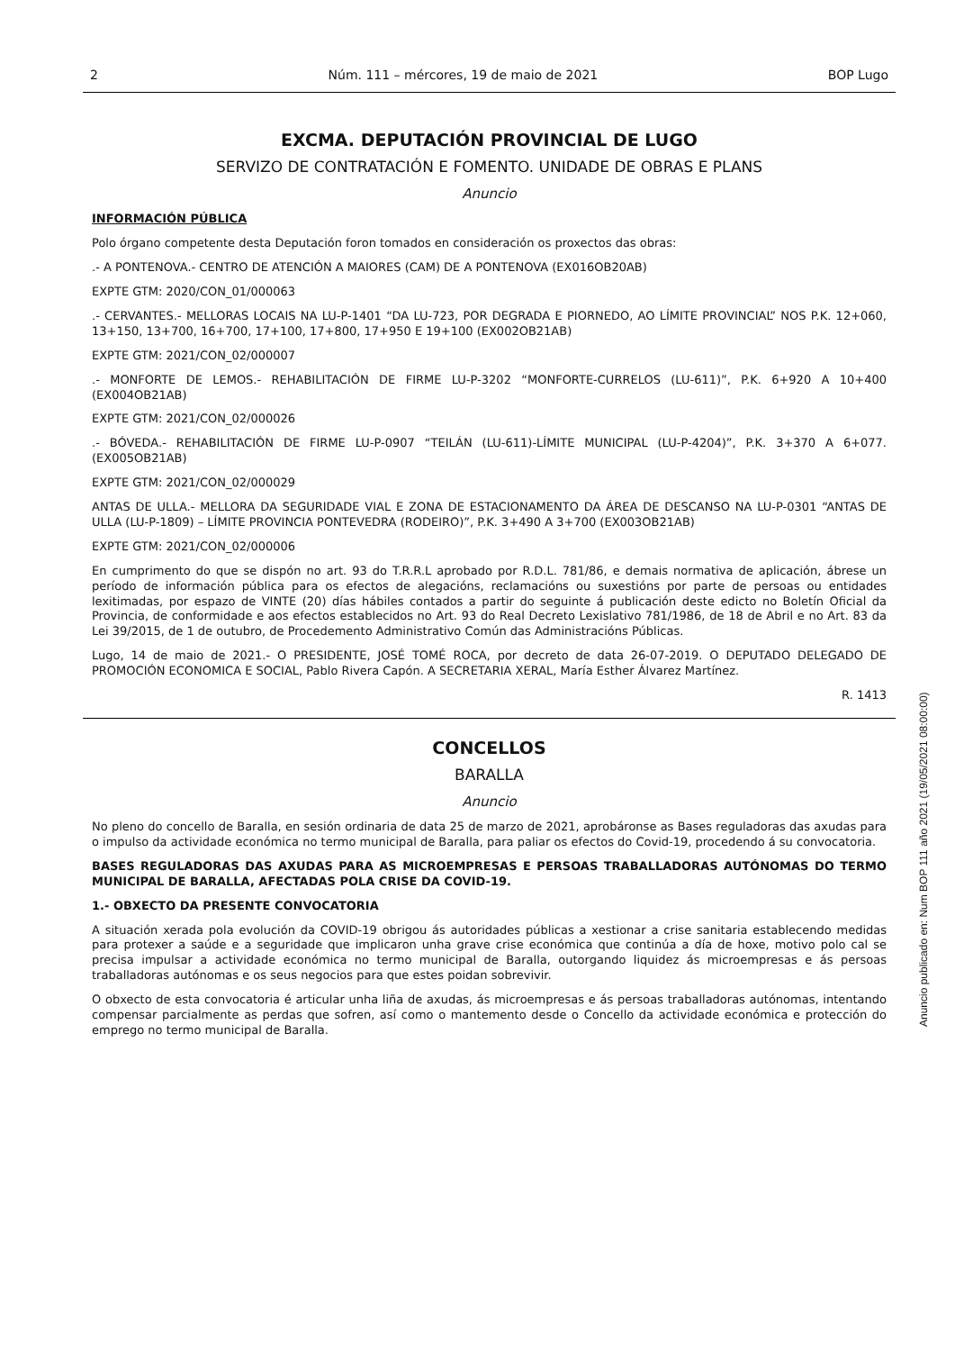2 Núm. 111 – mércores, 19 de maio de 2021 BOP Lugo
EXCMA. DEPUTACIÓN PROVINCIAL DE LUGO
SERVIZO DE CONTRATACIÓN E FOMENTO. UNIDADE DE OBRAS E PLANS
Anuncio
INFORMACIÓN PÚBLICA
Polo órgano competente desta Deputación foron tomados en consideración os proxectos das obras:
.- A PONTENOVA.- CENTRO DE ATENCIÓN A MAIORES (CAM) DE A PONTENOVA (EX016OB20AB)
EXPTE GTM: 2020/CON_01/000063
.- CERVANTES.- MELLORAS LOCAIS NA LU-P-1401 “DA LU-723, POR DEGRADA E PIORNEDO, AO LÍMITE PROVINCIAL” NOS P.K. 12+060, 13+150, 13+700, 16+700, 17+100, 17+800, 17+950 E 19+100 (EX002OB21AB)
EXPTE GTM: 2021/CON_02/000007
.- MONFORTE DE LEMOS.- REHABILITACIÓN DE FIRME LU-P-3202 “MONFORTE-CURRELOS (LU-611)”, P.K. 6+920 A 10+400 (EX004OB21AB)
EXPTE GTM: 2021/CON_02/000026
.- BÓVEDA.- REHABILITACIÓN DE FIRME LU-P-0907 “TEILÁN (LU-611)-LÍMITE MUNICIPAL (LU-P-4204)”, P.K. 3+370 A 6+077. (EX005OB21AB)
EXPTE GTM: 2021/CON_02/000029
ANTAS DE ULLA.- MELLORA DA SEGURIDADE VIAL E ZONA DE ESTACIONAMENTO DA ÁREA DE DESCANSO NA LU-P-0301 “ANTAS DE ULLA (LU-P-1809) – LÍMITE PROVINCIA PONTEVEDRA (RODEIRO)”, P.K. 3+490 A 3+700 (EX003OB21AB)
EXPTE GTM: 2021/CON_02/000006
En cumprimento do que se dispón no art. 93 do T.R.R.L aprobado por R.D.L. 781/86, e demais normativa de aplicación, ábrese un período de información pública para os efectos de alegacións, reclamacións ou suxestións por parte de persoas ou entidades lexitimadas, por espazo de VINTE (20) días hábiles contados a partir do seguinte á publicación deste edicto no Boletín Oficial da Provincia, de conformidade e aos efectos establecidos no Art. 93 do Real Decreto Lexislativo 781/1986, de 18 de Abril e no Art. 83 da Lei 39/2015, de 1 de outubro, de Procedemento Administrativo Común das Administracións Públicas.
Lugo, 14 de maio de 2021.- O PRESIDENTE, JOSÉ TOMÉ ROCA, por decreto de data 26-07-2019. O DEPUTADO DELEGADO DE PROMOCIÓN ECONOMICA E SOCIAL, Pablo Rivera Capón. A SECRETARIA XERAL, María Esther Álvarez Martínez.
R. 1413
CONCELLOS
BARALLA
Anuncio
No pleno do concello de Baralla, en sesión ordinaria de data 25 de marzo de 2021, aprobáronse as Bases reguladoras das axudas para o impulso da actividade económica no termo municipal de Baralla, para paliar os efectos do Covid-19, procedendo á su convocatoria.
BASES REGULADORAS DAS AXUDAS PARA AS MICROEMPRESAS E PERSOAS TRABALLADORAS AUTÓNOMAS DO TERMO MUNICIPAL DE BARALLA, AFECTADAS POLA CRISE DA COVID-19.
1.- OBXECTO DA PRESENTE CONVOCATORIA
A situación xerada pola evolución da COVID-19 obrigou ás autoridades públicas a xestionar a crise sanitaria establecendo medidas para protexer a saúde e a seguridade que implicaron unha grave crise económica que continúa a día de hoxe, motivo polo cal se precisa impulsar a actividade económica no termo municipal de Baralla, outorgando liquidez ás microempresas e ás persoas traballadoras autónomas e os seus negocios para que estes poidan sobrevivir.
O obxecto de esta convocatoria é articular unha liña de axudas, ás microempresas e ás persoas traballadoras autónomas, intentando compensar parcialmente as perdas que sofren, así como o mantemento desde o Concello da actividade económica e protección do emprego no termo municipal de Baralla.
Anuncio publicado en: Num BOP 111 año 2021 (19/05/2021 08:00:00)